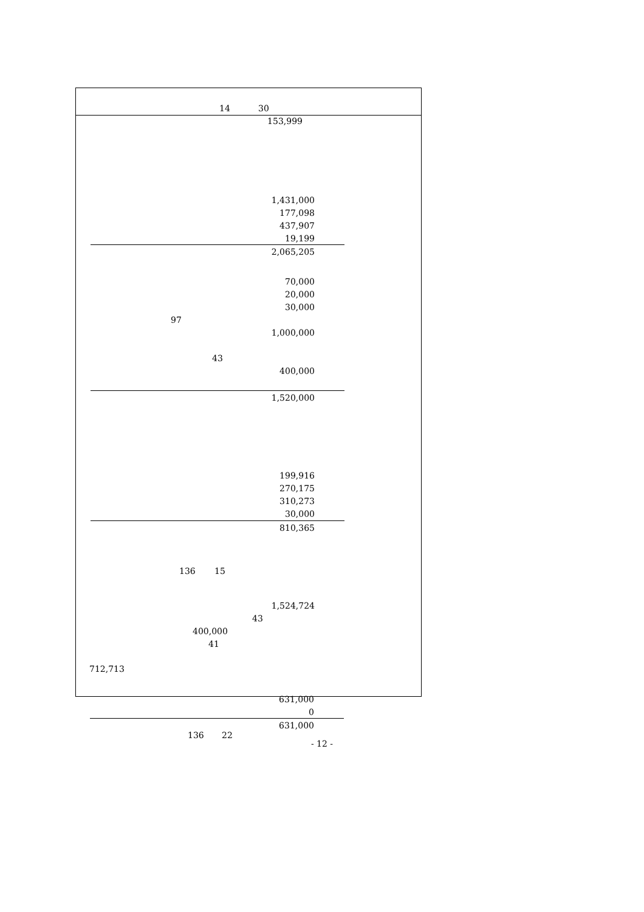14 30
153,999
1,431,000
177,098
437,907
19,199
2,065,205
70,000
20,000
30,000
97
1,000,000
43
400,000
1,520,000
199,916
270,175
310,273
30,000
810,365
136 15
1,524,724
43
400,000
41
712,713
136 22
631,000
0
631,000
- 12 -